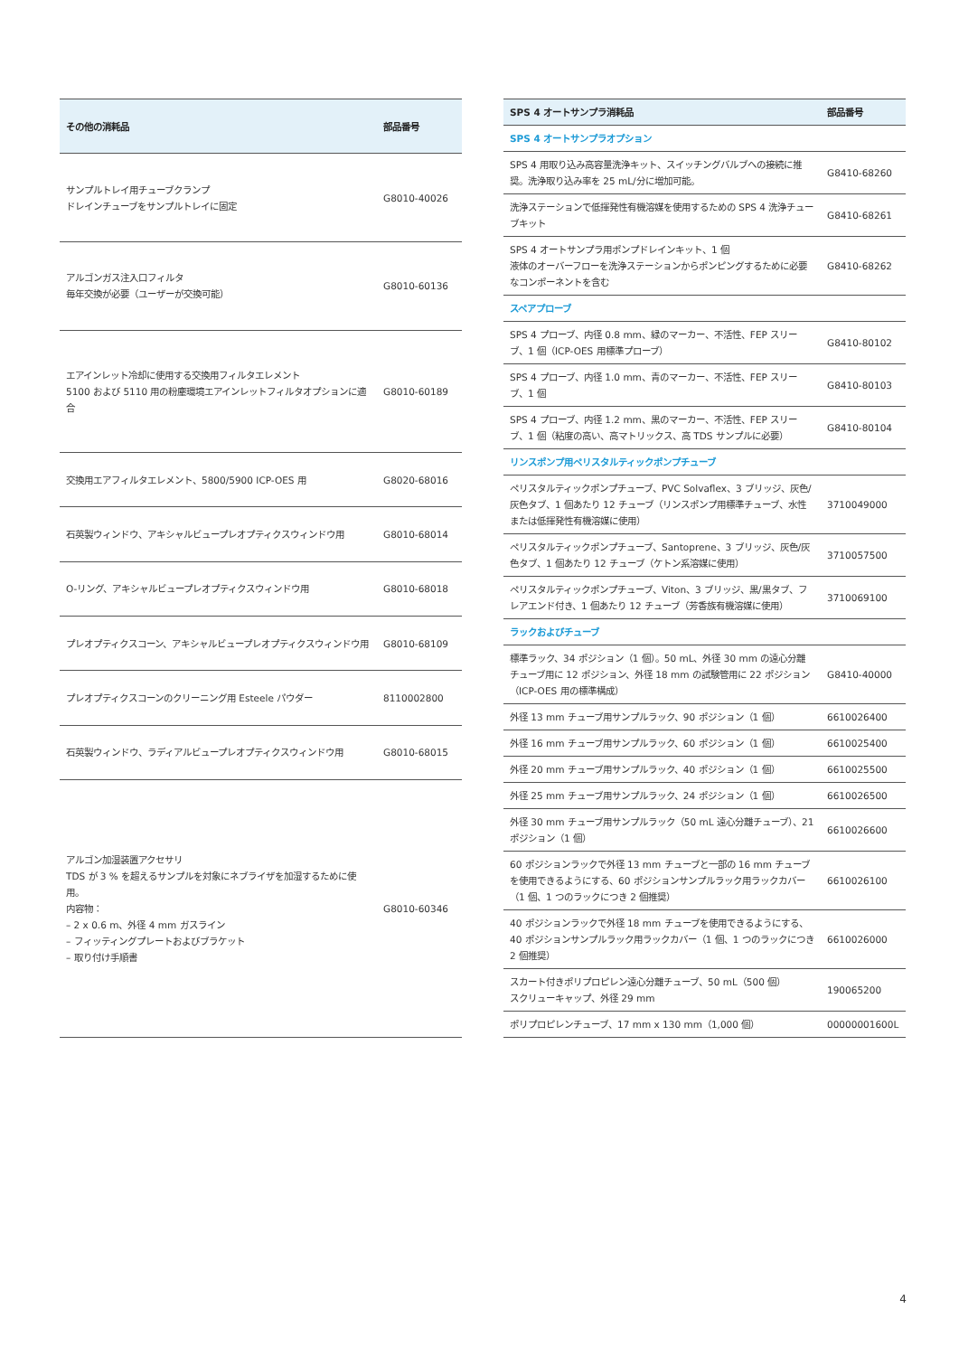| その他の消耗品 | 部品番号 |
| --- | --- |
| サンプルトレイ用チューブクランプ ドレインチューブをサンプルトレイに固定 | G8010-40026 |
| アルゴンガス注入口フィルタ 毎年交換が必要（ユーザーが交換可能） | G8010-60136 |
| エアインレット冷却に使用する交換用フィルタエレメント 5100 および 5110 用の粉塵環境エアインレットフィルタオプションに適合 | G8010-60189 |
| 交換用エアフィルタエレメント、5800/5900 ICP-OES 用 | G8020-68016 |
| 石英製ウィンドウ、アキシャルビュープレオプティクスウィンドウ用 | G8010-68014 |
| O-リング、アキシャルビュープレオプティクスウィンドウ用 | G8010-68018 |
| プレオプティクスコーン、アキシャルビュープレオプティクスウィンドウ用 | G8010-68109 |
| プレオプティクスコーンのクリーニング用 Esteele パウダー | 8110002800 |
| 石英製ウィンドウ、ラディアルビュープレオプティクスウィンドウ用 | G8010-68015 |
| アルゴン加湿装置アクセサリ TDS が 3 % を超えるサンプルを対象にネブライザを加湿するために使用。 内容物： – 2 x 0.6 m、外径 4 mm ガスライン – フィッティングプレートおよびブラケット – 取り付け手順書 | G8010-60346 |
| SPS 4 オートサンプラ消耗品 | 部品番号 |
| --- | --- |
| SPS 4 オートサンプラオプション | |
| SPS 4 用取り込み高容量洗浄キット、スイッチングバルブへの接続に推奨。洗浄取り込み率を 25 mL/分に増加可能。 | G8410-68260 |
| 洗浄ステーションで低揮発性有機溶媒を使用するための SPS 4 洗浄チューブキット | G8410-68261 |
| SPS 4 オートサンプラ用ポンプドレインキット、1 個 液体のオーバーフローを洗浄ステーションからポンピングするために必要なコンポーネントを含む | G8410-68262 |
| スペアプローブ | |
| SPS 4 プローブ、内径 0.8 mm、緑のマーカー、不活性、FEP スリーブ、1 個（ICP-OES 用標準プローブ） | G8410-80102 |
| SPS 4 プローブ、内径 1.0 mm、青のマーカー、不活性、FEP スリーブ、1 個 | G8410-80103 |
| SPS 4 プローブ、内径 1.2 mm、黒のマーカー、不活性、FEP スリーブ、1 個（粘度の高い、高マトリックス、高 TDS サンプルに必要） | G8410-80104 |
| リンスポンプ用ペリスタルティックポンプチューブ | |
| ペリスタルティックポンプチューブ、PVC Solvaflex、3 ブリッジ、灰色/灰色タブ、1 個あたり 12 チューブ（リンスポンプ用標準チューブ、水性または低揮発性有機溶媒に使用） | 3710049000 |
| ペリスタルティックポンプチューブ、Santoprene、3 ブリッジ、灰色/灰色タブ、1 個あたり 12 チューブ（ケトン系溶媒に使用） | 3710057500 |
| ペリスタルティックポンプチューブ、Viton、3 ブリッジ、黒/黒タブ、フレアエンド付き、1 個あたり 12 チューブ（芳香族有機溶媒に使用） | 3710069100 |
| ラックおよびチューブ | |
| 標準ラック、34 ポジション（1 個）。50 mL、外径 30 mm の遠心分離チューブ用に 12 ポジション、外径 18 mm の試験管用に 22 ポジション（ICP-OES 用の標準構成） | G8410-40000 |
| 外径 13 mm チューブ用サンプルラック、90 ポジション（1 個） | 6610026400 |
| 外径 16 mm チューブ用サンプルラック、60 ポジション（1 個） | 6610025400 |
| 外径 20 mm チューブ用サンプルラック、40 ポジション（1 個） | 6610025500 |
| 外径 25 mm チューブ用サンプルラック、24 ポジション（1 個） | 6610026500 |
| 外径 30 mm チューブ用サンプルラック（50 mL 遠心分離チューブ）、21 ポジション（1 個） | 6610026600 |
| 60 ポジションラックで外径 13 mm チューブと一部の 16 mm チューブを使用できるようにする、60 ポジションサンプルラック用ラックカバー（1 個、1 つのラックにつき 2 個推奨） | 6610026100 |
| 40 ポジションラックで外径 18 mm チューブを使用できるようにする、40 ポジションサンプルラック用ラックカバー（1 個、1 つのラックにつき 2 個推奨） | 6610026000 |
| スカート付きポリプロピレン遠心分離チューブ、50 mL（500 個） スクリューキャップ、外径 29 mm | 190065200 |
| ポリプロピレンチューブ、17 mm x 130 mm（1,000 個） | 00000001600L |
4